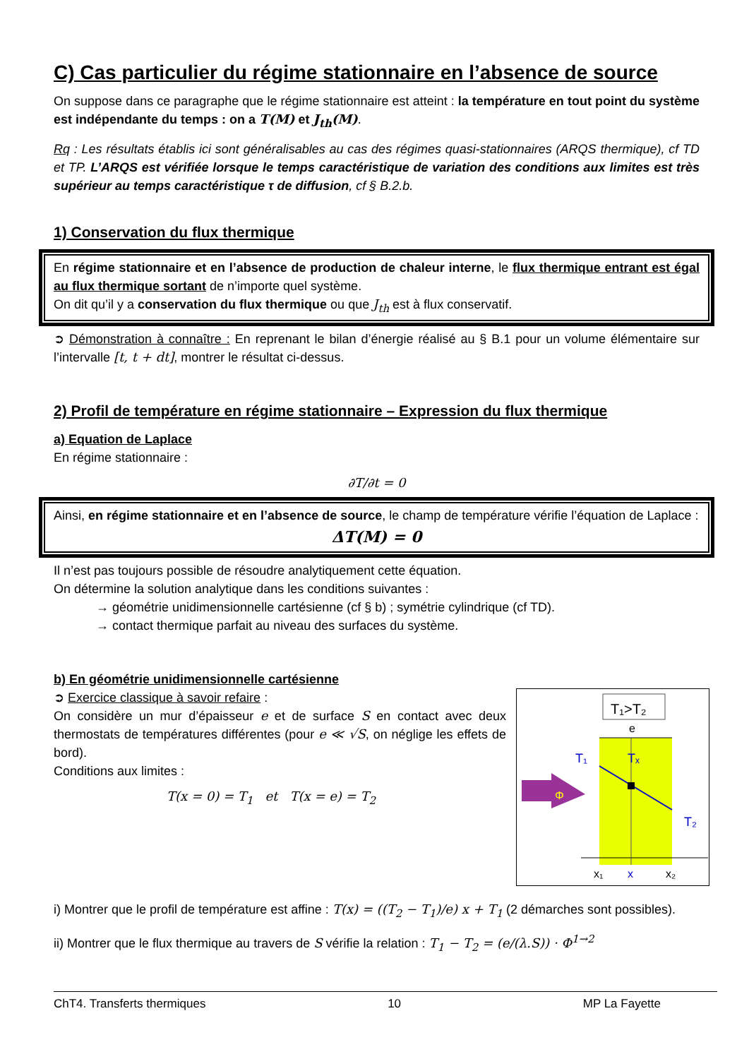C) Cas particulier du régime stationnaire en l’absence de source
On suppose dans ce paragraphe que le régime stationnaire est atteint : la température en tout point du système est indépendante du temps : on a T(M) et J<sub>th</sub>(M).
Rq : Les résultats établis ici sont généralisables au cas des régimes quasi-stationnaires (ARQS thermique), cf TD et TP. L’ARQS est vérifiée lorsque le temps caractéristique de variation des conditions aux limites est très supérieur au temps caractéristique τ de diffusion, cf § B.2.b.
1) Conservation du flux thermique
En régime stationnaire et en l’absence de production de chaleur interne, le flux thermique entrant est égal au flux thermique sortant de n’importe quel système.
On dit qu’il y a conservation du flux thermique ou que J<sub>th</sub> est à flux conservatif.
➲ Démonstration à connaître : En reprenant le bilan d’énergie réalisé au § B.1 pour un volume élémentaire sur l’intervalle [t, t + dt], montrer le résultat ci-dessus.
2) Profil de température en régime stationnaire – Expression du flux thermique
a) Equation de Laplace
En régime stationnaire :
∂T/∂t = 0
Ainsi, en régime stationnaire et en l’absence de source, le champ de température vérifie l’équation de Laplace :
ΔT(M) = 0
Il n’est pas toujours possible de résoudre analytiquement cette équation.
On détermine la solution analytique dans les conditions suivantes :
→ géométrie unidimensionnelle cartésienne (cf § b) ; symétrie cylindrique (cf TD).
→ contact thermique parfait au niveau des surfaces du système.
b) En géométrie unidimensionnelle cartésienne
T₁>T₂
e
Φ
T₁
Tₓ
T₂
x₁
x
x₂
➲ Exercice classique à savoir refaire :
On considère un mur d’épaisseur e et de surface S en contact avec deux thermostats de températures différentes (pour e ≪ √S, on néglige les effets de bord).
Conditions aux limites :
T(x = 0) = T<sub>1</sub> et T(x = e) = T<sub>2</sub>
i) Montrer que le profil de température est affine : T(x) = ((T<sub>2</sub> − T<sub>1</sub>)/e) x + T<sub>1</sub> (2 démarches sont possibles).
ii) Montrer que le flux thermique au travers de S vérifie la relation : T<sub>1</sub> − T<sub>2</sub> = (e/(λ.S)) · Φ<sup>1→2</sup>
ChT4. Transferts thermiques 10 MP La Fayette